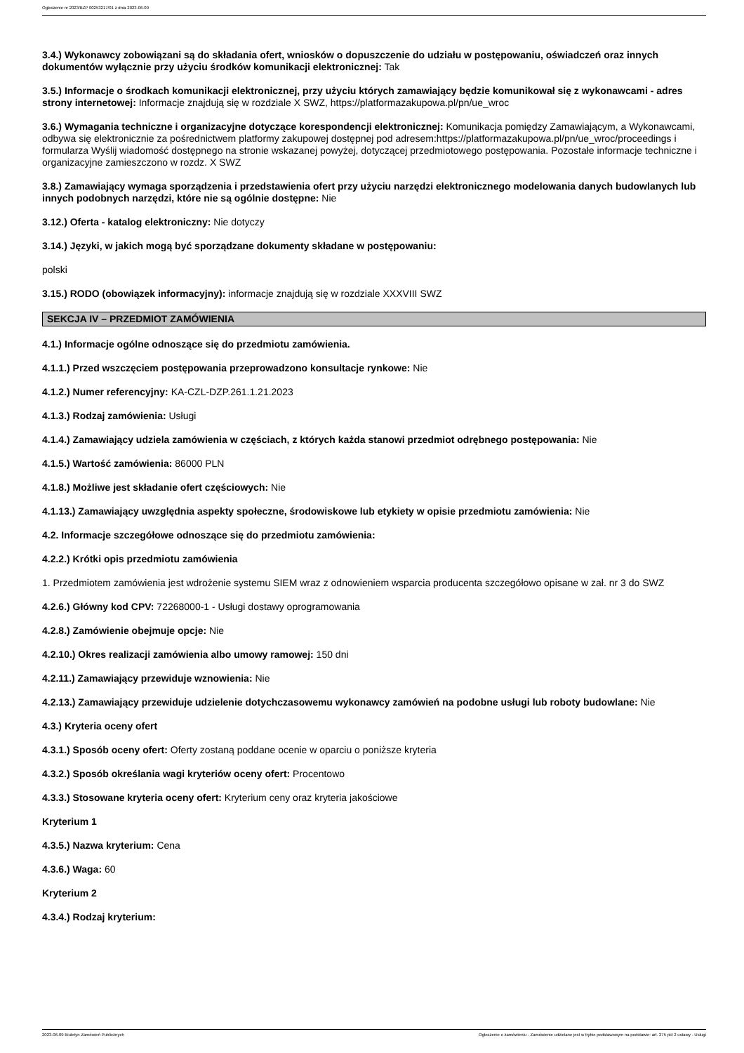Ogłoszenie nr 2023/BZP 00253217/01 z dnia 2023-06-09
3.4.) Wykonawcy zobowiązani są do składania ofert, wniosków o dopuszczenie do udziału w postępowaniu, oświadczeń oraz innych dokumentów wyłącznie przy użyciu środków komunikacji elektronicznej: Tak
3.5.) Informacje o środkach komunikacji elektronicznej, przy użyciu których zamawiający będzie komunikował się z wykonawcami - adres strony internetowej: Informacje znajdują się w rozdziale X SWZ, https://platformazakupowa.pl/pn/ue_wroc
3.6.) Wymagania techniczne i organizacyjne dotyczące korespondencji elektronicznej: Komunikacja pomiędzy Zamawiającym, a Wykonawcami, odbywa się elektronicznie za pośrednictwem platformy zakupowej dostępnej pod adresem:https://platformazakupowa.pl/pn/ue_wroc/proceedings i formularza Wyślij wiadomość dostępnego na stronie wskazanej powyżej, dotyczącej przedmiotowego postępowania. Pozostałe informacje techniczne i organizacyjne zamieszczono w rozdz. X SWZ
3.8.) Zamawiający wymaga sporządzenia i przedstawienia ofert przy użyciu narzędzi elektronicznego modelowania danych budowlanych lub innych podobnych narzędzi, które nie są ogólnie dostępne: Nie
3.12.) Oferta - katalog elektroniczny: Nie dotyczy
3.14.) Języki, w jakich mogą być sporządzane dokumenty składane w postępowaniu:
polski
3.15.) RODO (obowiązek informacyjny): informacje znajdują się w rozdziale XXXVIII SWZ
SEKCJA IV – PRZEDMIOT ZAMÓWIENIA
4.1.) Informacje ogólne odnoszące się do przedmiotu zamówienia.
4.1.1.) Przed wszczęciem postępowania przeprowadzono konsultacje rynkowe: Nie
4.1.2.) Numer referencyjny: KA-CZL-DZP.261.1.21.2023
4.1.3.) Rodzaj zamówienia: Usługi
4.1.4.) Zamawiający udziela zamówienia w częściach, z których każda stanowi przedmiot odrębnego postępowania: Nie
4.1.5.) Wartość zamówienia: 86000 PLN
4.1.8.) Możliwe jest składanie ofert częściowych: Nie
4.1.13.) Zamawiający uwzględnia aspekty społeczne, środowiskowe lub etykiety w opisie przedmiotu zamówienia: Nie
4.2. Informacje szczegółowe odnoszące się do przedmiotu zamówienia:
4.2.2.) Krótki opis przedmiotu zamówienia
1. Przedmiotem zamówienia jest wdrożenie systemu SIEM wraz z odnowieniem wsparcia producenta szczegółowo opisane w zał. nr 3 do SWZ
4.2.6.) Główny kod CPV: 72268000-1 - Usługi dostawy oprogramowania
4.2.8.) Zamówienie obejmuje opcje: Nie
4.2.10.) Okres realizacji zamówienia albo umowy ramowej: 150 dni
4.2.11.) Zamawiający przewiduje wznowienia: Nie
4.2.13.) Zamawiający przewiduje udzielenie dotychczasowemu wykonawcy zamówień na podobne usługi lub roboty budowlane: Nie
4.3.) Kryteria oceny ofert
4.3.1.) Sposób oceny ofert: Oferty zostaną poddane ocenie w oparciu o poniższe kryteria
4.3.2.) Sposób określania wagi kryteriów oceny ofert: Procentowo
4.3.3.) Stosowane kryteria oceny ofert: Kryterium ceny oraz kryteria jakościowe
Kryterium 1
4.3.5.) Nazwa kryterium: Cena
4.3.6.) Waga: 60
Kryterium 2
4.3.4.) Rodzaj kryterium:
2023-06-09 Biuletyn Zamówień Publicznych Ogłoszenie o zamówieniu - Zamówienie udzielane jest w trybie podstawowym na podstawie: art. 275 pkt 2 ustawy - Usługi